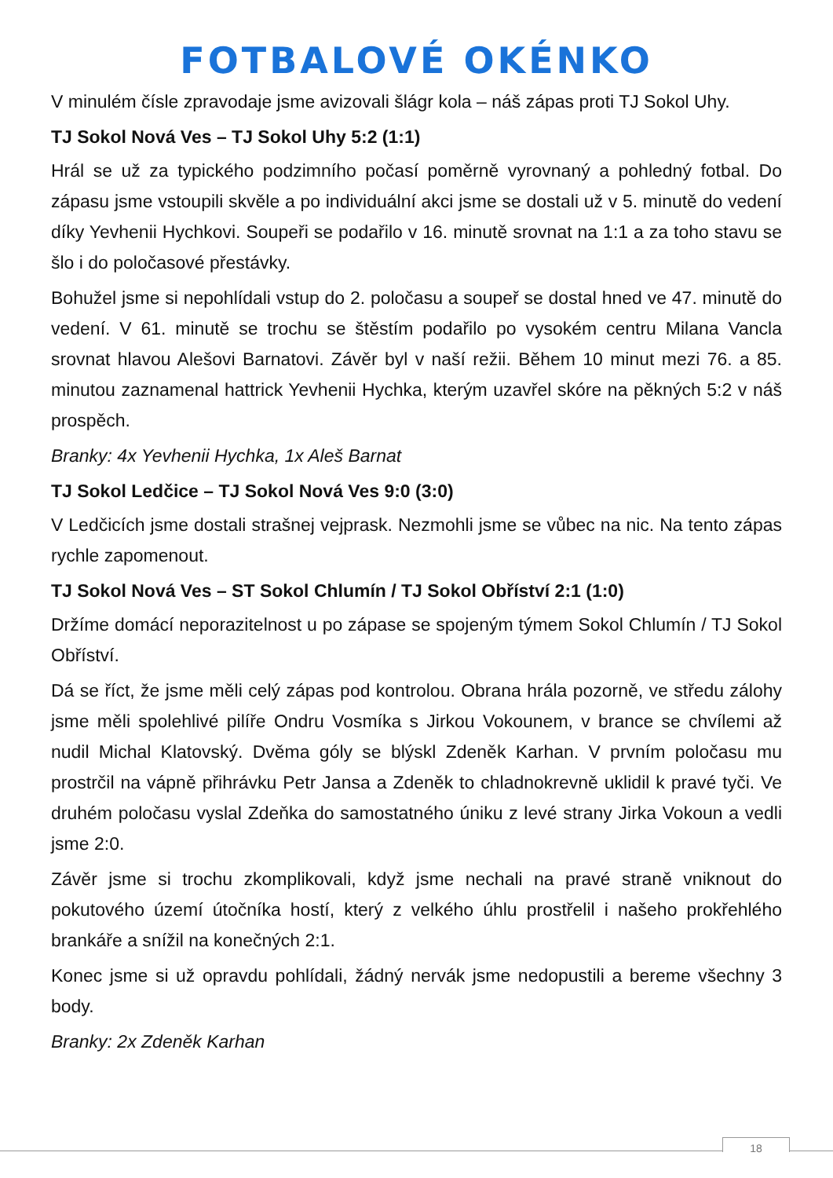FOTBALOVÉ OKÉNKO
V minulém čísle zpravodaje jsme avizovali šlágr kola – náš zápas proti TJ Sokol Uhy.
TJ Sokol Nová Ves – TJ Sokol Uhy 5:2 (1:1)
Hrál se už za typického podzimního počasí poměrně vyrovnaný a pohledný fotbal. Do zápasu jsme vstoupili skvěle a po individuální akci jsme se dostali už v 5. minutě do vedení díky Yevhenii Hychkovi. Soupeři se podařilo v 16. minutě srovnat na 1:1 a za toho stavu se šlo i do poločasové přestávky.
Bohužel jsme si nepohlídali vstup do 2. poločasu a soupeř se dostal hned ve 47. minutě do vedení. V 61. minutě se trochu se štěstím podařilo po vysokém centru Milana Vancla srovnat hlavou Alešovi Barnatovi. Závěr byl v naší režii. Během 10 minut mezi 76. a 85. minutou zaznamenal hattrick Yevhenii Hychka, kterým uzavřel skóre na pěkných 5:2 v náš prospěch.
Branky: 4x Yevhenii Hychka, 1x Aleš Barnat
TJ Sokol Ledčice – TJ Sokol Nová Ves 9:0 (3:0)
V Ledčicích jsme dostali strašnej vejprask. Nezmohli jsme se vůbec na nic. Na tento zápas rychle zapomenout.
TJ Sokol Nová Ves – ST Sokol Chlumín / TJ Sokol Obříství 2:1 (1:0)
Držíme domácí neporazitelnost u po zápase se spojeným týmem Sokol Chlumín / TJ Sokol Obříství.
Dá se říct, že jsme měli celý zápas pod kontrolou. Obrana hrála pozorně, ve středu zálohy jsme měli spolehlivé pilíře Ondru Vosmíka s Jirkou Vokounem, v brance se chvílemi až nudil Michal Klatovský. Dvěma góly se blýskl Zdeněk Karhan. V prvním poločasu mu prostrčil na vápně přihrávku Petr Jansa a Zdeněk to chladnokrevně uklidil k pravé tyči. Ve druhém poločasu vyslal Zdeňka do samostatného úniku z levé strany Jirka Vokoun a vedli jsme 2:0.
Závěr jsme si trochu zkomplikovali, když jsme nechali na pravé straně vniknout do pokutového území útočníka hostí, který z velkého úhlu prostřelil i našeho prokřehlého brankáře a snížil na konečných 2:1.
Konec jsme si už opravdu pohlídali, žádný nervák jsme nedopustili a bereme všechny 3 body.
Branky: 2x Zdeněk Karhan
18